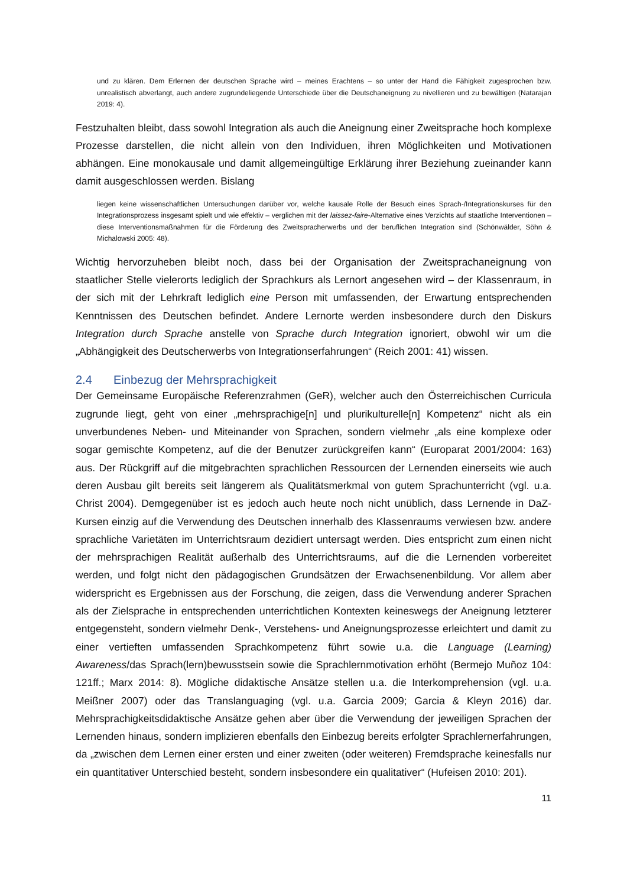und zu klären. Dem Erlernen der deutschen Sprache wird – meines Erachtens – so unter der Hand die Fähigkeit zugesprochen bzw. unrealistisch abverlangt, auch andere zugrundeliegende Unterschiede über die Deutschaneignung zu nivellieren und zu bewältigen (Natarajan 2019: 4).
Festzuhalten bleibt, dass sowohl Integration als auch die Aneignung einer Zweitsprache hoch komplexe Prozesse darstellen, die nicht allein von den Individuen, ihren Möglichkeiten und Motivationen abhängen. Eine monokausale und damit allgemeingültige Erklärung ihrer Beziehung zueinander kann damit ausgeschlossen werden. Bislang
liegen keine wissenschaftlichen Untersuchungen darüber vor, welche kausale Rolle der Besuch eines Sprach-/Integrationskurses für den Integrationsprozess insgesamt spielt und wie effektiv – verglichen mit der laissez-faire-Alternative eines Verzichts auf staatliche Interventionen – diese Interventionsmaßnahmen für die Förderung des Zweitspracherwerbs und der beruflichen Integration sind (Schönwälder, Söhn & Michalowski 2005: 48).
Wichtig hervorzuheben bleibt noch, dass bei der Organisation der Zweitsprachaneignung von staatlicher Stelle vielerorts lediglich der Sprachkurs als Lernort angesehen wird – der Klassenraum, in der sich mit der Lehrkraft lediglich eine Person mit umfassenden, der Erwartung entsprechenden Kenntnissen des Deutschen befindet. Andere Lernorte werden insbesondere durch den Diskurs Integration durch Sprache anstelle von Sprache durch Integration ignoriert, obwohl wir um die „Abhängigkeit des Deutscherwerbs von Integrationserfahrungen“ (Reich 2001: 41) wissen.
2.4 Einbezug der Mehrsprachigkeit
Der Gemeinsame Europäische Referenzrahmen (GeR), welcher auch den Österreichischen Curricula zugrunde liegt, geht von einer „mehrsprachige[n] und plurikulturelle[n] Kompetenz“ nicht als ein unverbundenes Neben- und Miteinander von Sprachen, sondern vielmehr „als eine komplexe oder sogar gemischte Kompetenz, auf die der Benutzer zurückgreifen kann“ (Europarat 2001/2004: 163) aus. Der Rückgriff auf die mitgebrachten sprachlichen Ressourcen der Lernenden einerseits wie auch deren Ausbau gilt bereits seit längerem als Qualitätsmerkmal von gutem Sprachunterricht (vgl. u.a. Christ 2004). Demgegenüber ist es jedoch auch heute noch nicht unüblich, dass Lernende in DaZ-Kursen einzig auf die Verwendung des Deutschen innerhalb des Klassenraums verwiesen bzw. andere sprachliche Varietäten im Unterrichtsraum dezidiert untersagt werden. Dies entspricht zum einen nicht der mehrsprachigen Realität außerhalb des Unterrichtsraums, auf die die Lernenden vorbereitet werden, und folgt nicht den pädagogischen Grundsätzen der Erwachsenenbildung. Vor allem aber widerspricht es Ergebnissen aus der Forschung, die zeigen, dass die Verwendung anderer Sprachen als der Zielsprache in entsprechenden unterrichtlichen Kontexten keineswegs der Aneignung letzterer entgegensteht, sondern vielmehr Denk-, Verstehens- und Aneignungsprozesse erleichtert und damit zu einer vertieften umfassenden Sprachkompetenz führt sowie u.a. die Language (Learning) Awareness/das Sprach(lern)bewusstsein sowie die Sprachlernmotivation erhöht (Bermejo Muñoz 104: 121ff.; Marx 2014: 8). Mögliche didaktische Ansätze stellen u.a. die Interkomprehension (vgl. u.a. Meißner 2007) oder das Translanguaging (vgl. u.a. Garcia 2009; Garcia & Kleyn 2016) dar. Mehrsprachigkeitsdidaktische Ansätze gehen aber über die Verwendung der jeweiligen Sprachen der Lernenden hinaus, sondern implizieren ebenfalls den Einbezug bereits erfolgter Sprachlernerfahrungen, da „zwischen dem Lernen einer ersten und einer zweiten (oder weiteren) Fremdsprache keinesfalls nur ein quantitativer Unterschied besteht, sondern insbesondere ein qualitativer“ (Hufeisen 2010: 201).
11